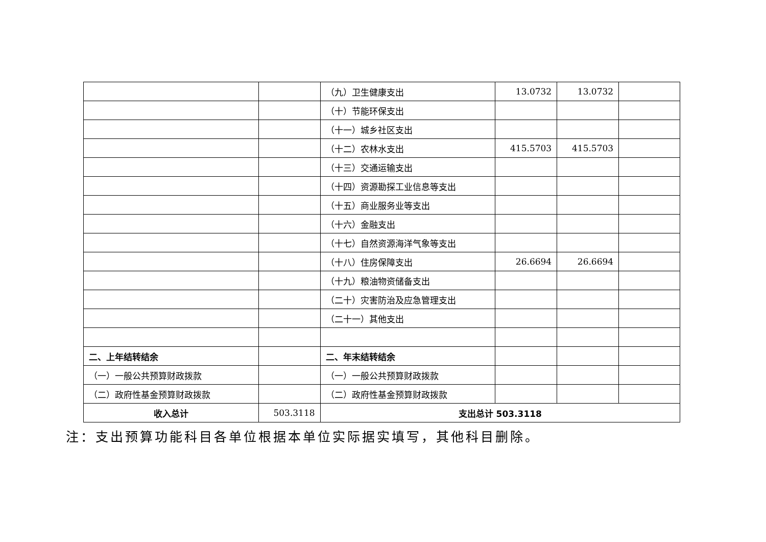| | | （九）卫生健康支出 | 13.0732 | 13.0732 | |
| | | （十）节能环保支出 | | | |
| | | （十一）城乡社区支出 | | | |
| | | （十二）农林水支出 | 415.5703 | 415.5703 | |
| | | （十三）交通运输支出 | | | |
| | | （十四）资源勘探工业信息等支出 | | | |
| | | （十五）商业服务业等支出 | | | |
| | | （十六）金融支出 | | | |
| | | （十七）自然资源海洋气象等支出 | | | |
| | | （十八）住房保障支出 | 26.6694 | 26.6694 | |
| | | （十九）粮油物资储备支出 | | | |
| | | （二十）灾害防治及应急管理支出 | | | |
| | | （二十一）其他支出 | | | |
| 二、上年结转结余 | | 二、年末结转结余 | | | |
| （一）一般公共预算财政拨款 | | （一）一般公共预算财政拨款 | | | |
| （二）政府性基金预算财政拨款 | | （二）政府性基金预算财政拨款 | | | |
| 收入总计 | 503.3118 | 支出总计 503.3118 | | | |
注：支出预算功能科目各单位根据本单位实际据实填写，其他科目删除。